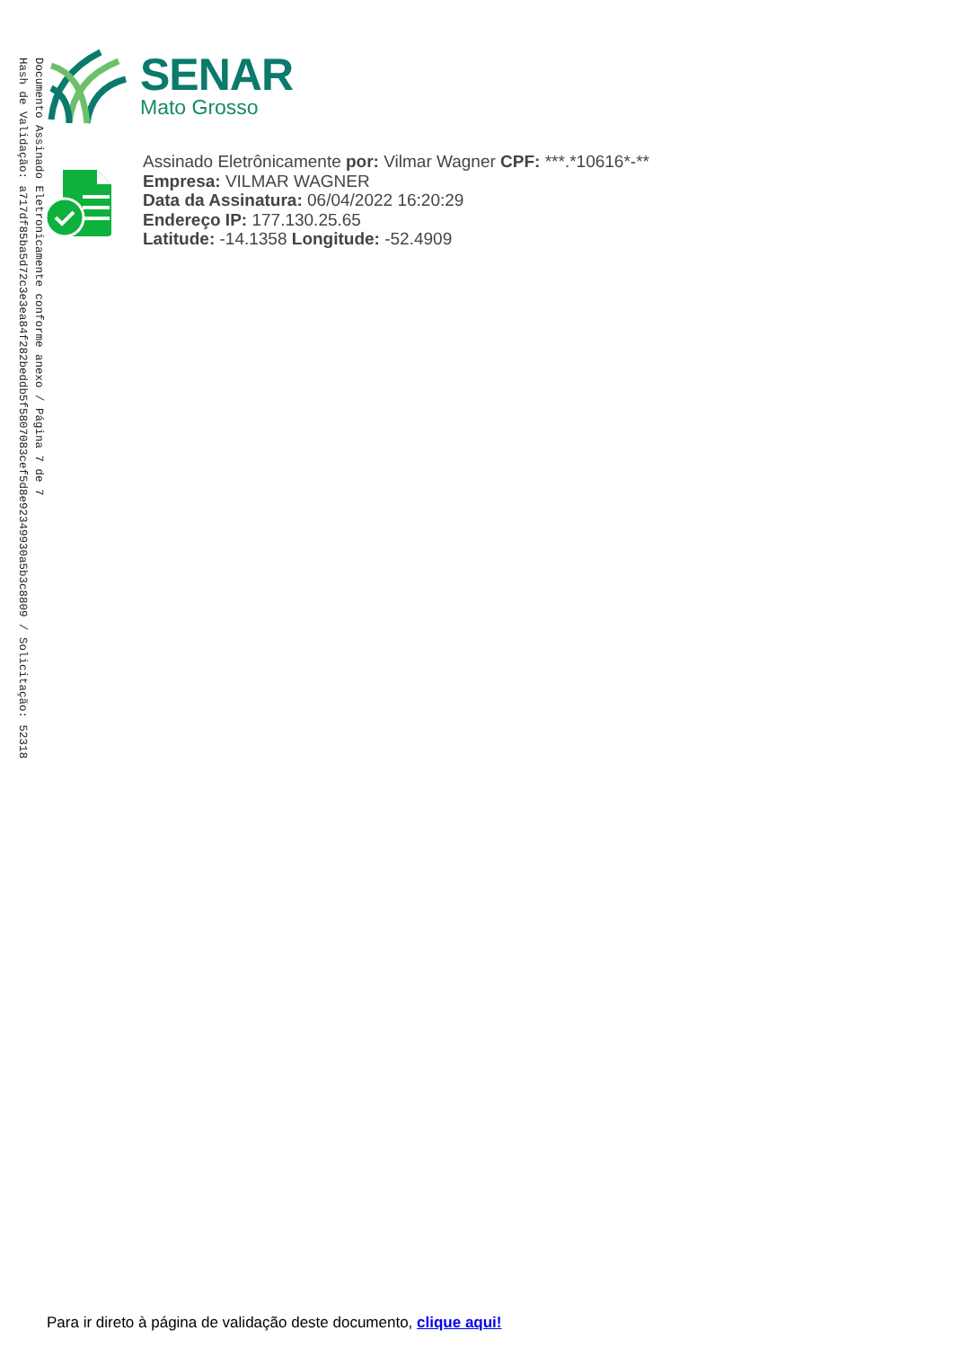Documento Assinado Eletronicamente conforme anexo / Página 7 de 7
Hash de Validação: a717df85ba5d72c3e3ea84f282beddb5f5807083cef5d8e92349930a5b3c8809 / Solicitação: 52318
SENAR
Mato Grosso
Assinado Eletrônicamente por: Vilmar Wagner CPF: ***.*10616*-**
Empresa: VILMAR WAGNER
Data da Assinatura: 06/04/2022 16:20:29
Endereço IP: 177.130.25.65
Latitude: -14.1358 Longitude: -52.4909
Para ir direto à página de validação deste documento, clique aqui!